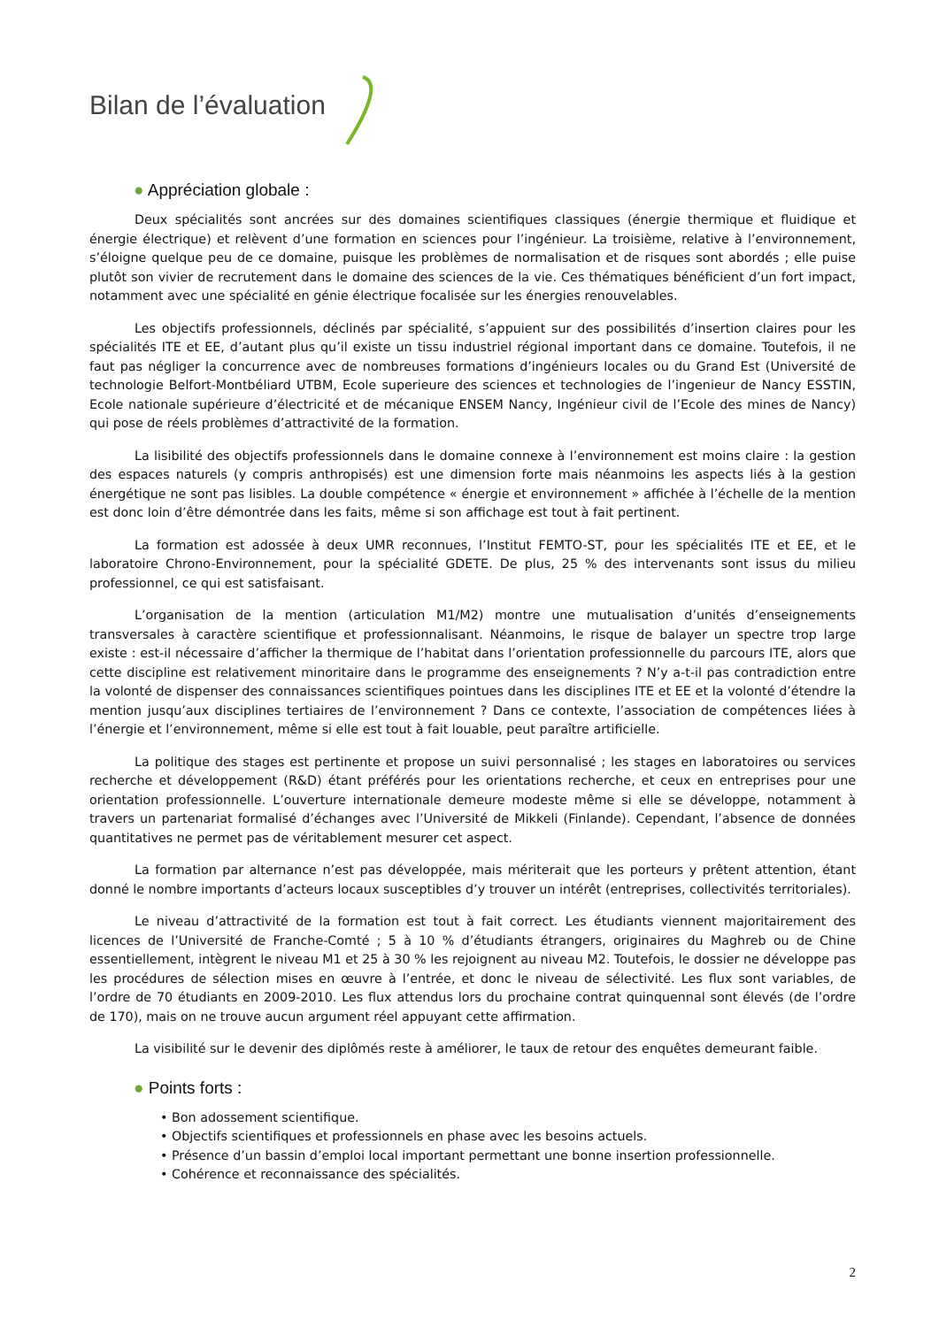Bilan de l’évaluation
● Appréciation globale :
Deux spécialités sont ancrées sur des domaines scientifiques classiques (énergie thermique et fluidique et énergie électrique) et relèvent d’une formation en sciences pour l’ingénieur. La troisième, relative à l’environnement, s’éloigne quelque peu de ce domaine, puisque les problèmes de normalisation et de risques sont abordés ; elle puise plutôt son vivier de recrutement dans le domaine des sciences de la vie. Ces thématiques bénéficient d’un fort impact, notamment avec une spécialité en génie électrique focalisée sur les énergies renouvelables.
Les objectifs professionnels, déclinés par spécialité, s’appuient sur des possibilités d’insertion claires pour les spécialités ITE et EE, d’autant plus qu’il existe un tissu industriel régional important dans ce domaine. Toutefois, il ne faut pas négliger la concurrence avec de nombreuses formations d’ingénieurs locales ou du Grand Est (Université de technologie Belfort-Montbéliard UTBM, Ecole superieure des sciences et technologies de l’ingenieur de Nancy ESSTIN, Ecole nationale supérieure d’électricité et de mécanique ENSEM Nancy, Ingénieur civil de l’Ecole des mines de Nancy) qui pose de réels problèmes d’attractivité de la formation.
La lisibilité des objectifs professionnels dans le domaine connexe à l’environnement est moins claire : la gestion des espaces naturels (y compris anthropisés) est une dimension forte mais néanmoins les aspects liés à la gestion énergétique ne sont pas lisibles. La double compétence « énergie et environnement » affichée à l’échelle de la mention est donc loin d’être démontrée dans les faits, même si son affichage est tout à fait pertinent.
La formation est adossée à deux UMR reconnues, l’Institut FEMTO-ST, pour les spécialités ITE et EE, et le laboratoire Chrono-Environnement, pour la spécialité GDETE. De plus, 25 % des intervenants sont issus du milieu professionnel, ce qui est satisfaisant.
L’organisation de la mention (articulation M1/M2) montre une mutualisation d’unités d’enseignements transversales à caractère scientifique et professionnalisant. Néanmoins, le risque de balayer un spectre trop large existe : est-il nécessaire d’afficher la thermique de l’habitat dans l’orientation professionnelle du parcours ITE, alors que cette discipline est relativement minoritaire dans le programme des enseignements ? N’y a-t-il pas contradiction entre la volonté de dispenser des connaissances scientifiques pointues dans les disciplines ITE et EE et la volonté d’étendre la mention jusqu’aux disciplines tertiaires de l’environnement ? Dans ce contexte, l’association de compétences liées à l’énergie et l’environnement, même si elle est tout à fait louable, peut paraître artificielle.
La politique des stages est pertinente et propose un suivi personnalisé ; les stages en laboratoires ou services recherche et développement (R&D) étant préférés pour les orientations recherche, et ceux en entreprises pour une orientation professionnelle. L’ouverture internationale demeure modeste même si elle se développe, notamment à travers un partenariat formalisé d’échanges avec l’Université de Mikkeli (Finlande). Cependant, l’absence de données quantitatives ne permet pas de véritablement mesurer cet aspect.
La formation par alternance n’est pas développée, mais mériterait que les porteurs y prêtent attention, étant donné le nombre importants d’acteurs locaux susceptibles d’y trouver un intérêt (entreprises, collectivités territoriales).
Le niveau d’attractivité de la formation est tout à fait correct. Les étudiants viennent majoritairement des licences de l’Université de Franche-Comté ; 5 à 10 % d’étudiants étrangers, originaires du Maghreb ou de Chine essentiellement, intègrent le niveau M1 et 25 à 30 % les rejoignent au niveau M2. Toutefois, le dossier ne développe pas les procédures de sélection mises en œuvre à l’entrée, et donc le niveau de sélectivité. Les flux sont variables, de l’ordre de 70 étudiants en 2009-2010. Les flux attendus lors du prochaine contrat quinquennal sont élevés (de l’ordre de 170), mais on ne trouve aucun argument réel appuyant cette affirmation.
La visibilité sur le devenir des diplômés reste à améliorer, le taux de retour des enquêtes demeurant faible.
● Points forts :
• Bon adossement scientifique.
• Objectifs scientifiques et professionnels en phase avec les besoins actuels.
• Présence d’un bassin d’emploi local important permettant une bonne insertion professionnelle.
• Cohérence et reconnaissance des spécialités.
2